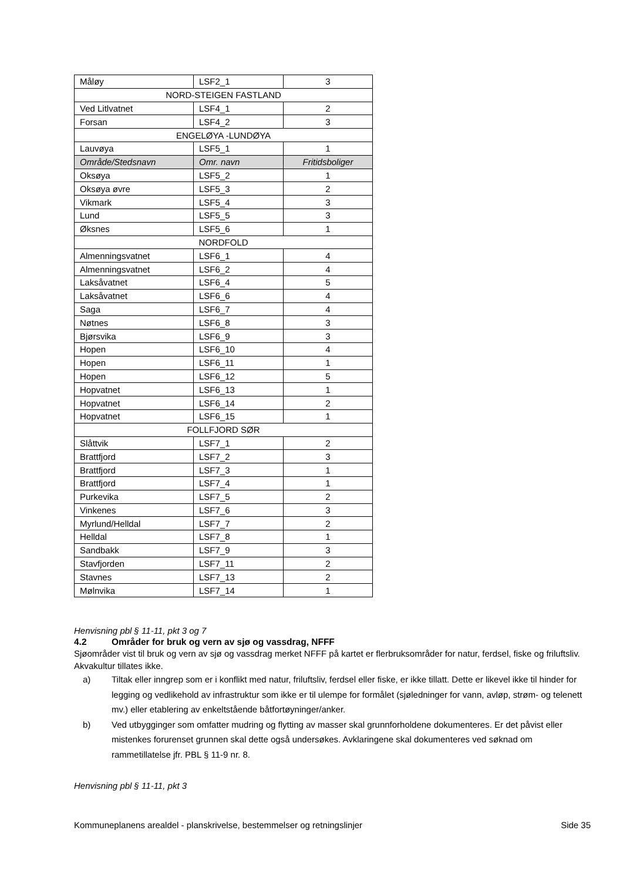| Måløy | LSF2_1 | 3 |
| NORD-STEIGEN FASTLAND | | |
| Ved Litlvatnet | LSF4_1 | 2 |
| Forsan | LSF4_2 | 3 |
| ENGELØYA -LUNDØYA | | |
| Lauvøya | LSF5_1 | 1 |
| Område/Stedsnavn | Omr. navn | Fritidsboliger |
| Oksøya | LSF5_2 | 1 |
| Oksøya øvre | LSF5_3 | 2 |
| Vikmark | LSF5_4 | 3 |
| Lund | LSF5_5 | 3 |
| Øksnes | LSF5_6 | 1 |
| NORDFOLD | | |
| Almenningsvatnet | LSF6_1 | 4 |
| Almenningsvatnet | LSF6_2 | 4 |
| Laksåvatnet | LSF6_4 | 5 |
| Laksåvatnet | LSF6_6 | 4 |
| Saga | LSF6_7 | 4 |
| Nøtnes | LSF6_8 | 3 |
| Bjørsvika | LSF6_9 | 3 |
| Hopen | LSF6_10 | 4 |
| Hopen | LSF6_11 | 1 |
| Hopen | LSF6_12 | 5 |
| Hopvatnet | LSF6_13 | 1 |
| Hopvatnet | LSF6_14 | 2 |
| Hopvatnet | LSF6_15 | 1 |
| FOLLFJORD SØR | | |
| Slåttvik | LSF7_1 | 2 |
| Brattfjord | LSF7_2 | 3 |
| Brattfjord | LSF7_3 | 1 |
| Brattfjord | LSF7_4 | 1 |
| Purkevika | LSF7_5 | 2 |
| Vinkenes | LSF7_6 | 3 |
| Myrlund/Helldal | LSF7_7 | 2 |
| Helldal | LSF7_8 | 1 |
| Sandbakk | LSF7_9 | 3 |
| Stavfjorden | LSF7_11 | 2 |
| Stavnes | LSF7_13 | 2 |
| Mølnvika | LSF7_14 | 1 |
Henvisning pbl § 11-11, pkt 3 og 7
4.2 Områder for bruk og vern av sjø og vassdrag, NFFF
Sjøområder vist til bruk og vern av sjø og vassdrag merket NFFF på kartet er flerbruksområder for natur, ferdsel, fiske og friluftsliv. Akvakultur tillates ikke.
a) Tiltak eller inngrep som er i konflikt med natur, friluftsliv, ferdsel eller fiske, er ikke tillatt. Dette er likevel ikke til hinder for legging og vedlikehold av infrastruktur som ikke er til ulempe for formålet (sjøledninger for vann, avløp, strøm- og telenett mv.) eller etablering av enkeltstående båtfortøyninger/anker.
b) Ved utbygginger som omfatter mudring og flytting av masser skal grunnforholdene dokumenteres. Er det påvist eller mistenkes forurenset grunnen skal dette også undersøkes. Avklaringene skal dokumenteres ved søknad om rammetillatelse jfr. PBL § 11-9 nr. 8.
Henvisning pbl § 11-11, pkt 3
Kommuneplanens arealdel - planskrivelse, bestemmelser og retningslinjer Side 35